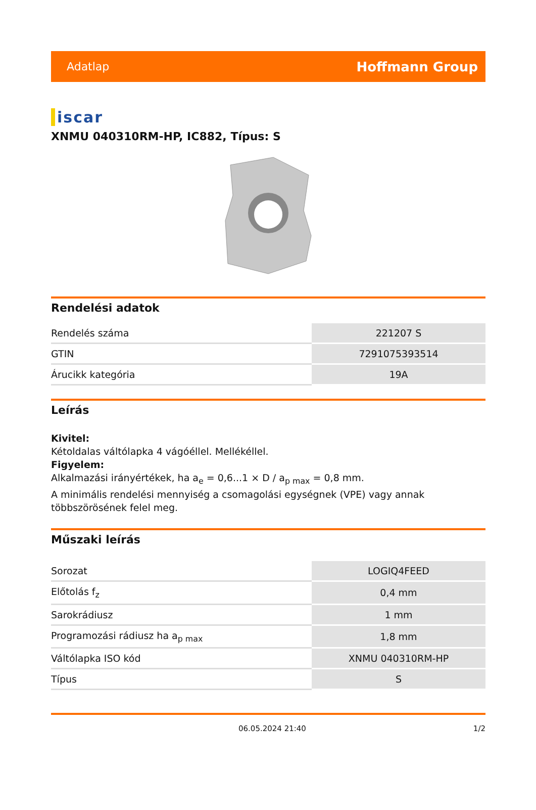Adatlap Hoffmann Group
iscar
XNMU 040310RM-HP, IC882, Típus: S
Rendelési adatok
| Rendelés száma | 221207 S |
| GTIN | 7291075393514 |
| Árucikk kategória | 19A |
Leírás
Kivitel:
Kétoldalas váltólapka 4 vágóéllel. Mellékéllel.
Figyelem:
Alkalmazási irányértékek, ha a<sub>e</sub> = 0,6...1 × D / a<sub>p max</sub> = 0,8 mm.
A minimális rendelési mennyiség a csomagolási egységnek (VPE) vagy annak többszörösének felel meg.
Műszaki leírás
| Sorozat | LOGIQ4FEED |
| Előtolás f<sub>z</sub> | 0,4 mm |
| Sarokrádiusz | 1 mm |
| Programozási rádiusz ha a<sub>p max</sub> | 1,8 mm |
| Váltólapka ISO kód | XNMU 040310RM-HP |
| Típus | S |
06.05.2024 21:40 1/2